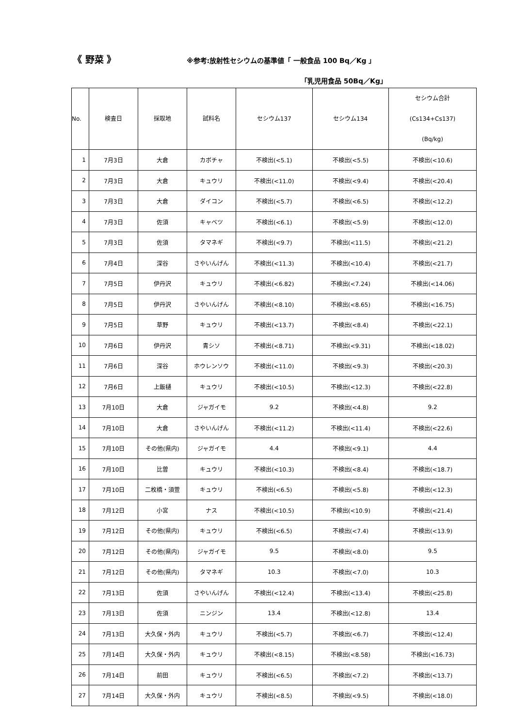《 野菜 》
※参考:放射性セシウムの基準値「 一般食品 100 Bq／Kg 」
「乳児用食品 50Bq／Kg」
| No. | 検査日 | 採取地 | 試料名 | セシウム137 | セシウム134 | セシウム合計 (Cs134+Cs137) (Bq/kg) |
| --- | --- | --- | --- | --- | --- | --- |
| 1 | 7月3日 | 大倉 | カボチャ | 不検出(<5.1) | 不検出(<5.5) | 不検出(<10.6) |
| 2 | 7月3日 | 大倉 | キュウリ | 不検出(<11.0) | 不検出(<9.4) | 不検出(<20.4) |
| 3 | 7月3日 | 大倉 | ダイコン | 不検出(<5.7) | 不検出(<6.5) | 不検出(<12.2) |
| 4 | 7月3日 | 佐須 | キャベツ | 不検出(<6.1) | 不検出(<5.9) | 不検出(<12.0) |
| 5 | 7月3日 | 佐須 | タマネギ | 不検出(<9.7) | 不検出(<11.5) | 不検出(<21.2) |
| 6 | 7月4日 | 深谷 | さやいんげん | 不検出(<11.3) | 不検出(<10.4) | 不検出(<21.7) |
| 7 | 7月5日 | 伊丹沢 | キュウリ | 不検出(<6.82) | 不検出(<7.24) | 不検出(<14.06) |
| 8 | 7月5日 | 伊丹沢 | さやいんげん | 不検出(<8.10) | 不検出(<8.65) | 不検出(<16.75) |
| 9 | 7月5日 | 草野 | キュウリ | 不検出(<13.7) | 不検出(<8.4) | 不検出(<22.1) |
| 10 | 7月6日 | 伊丹沢 | 青シソ | 不検出(<8.71) | 不検出(<9.31) | 不検出(<18.02) |
| 11 | 7月6日 | 深谷 | ホウレンソウ | 不検出(<11.0) | 不検出(<9.3) | 不検出(<20.3) |
| 12 | 7月6日 | 上飯樋 | キュウリ | 不検出(<10.5) | 不検出(<12.3) | 不検出(<22.8) |
| 13 | 7月10日 | 大倉 | ジャガイモ | 9.2 | 不検出(<4.8) | 9.2 |
| 14 | 7月10日 | 大倉 | さやいんげん | 不検出(<11.2) | 不検出(<11.4) | 不検出(<22.6) |
| 15 | 7月10日 | その他(県内) | ジャガイモ | 4.4 | 不検出(<9.1) | 4.4 |
| 16 | 7月10日 | 比曽 | キュウリ | 不検出(<10.3) | 不検出(<8.4) | 不検出(<18.7) |
| 17 | 7月10日 | 二枚橋・須萱 | キュウリ | 不検出(<6.5) | 不検出(<5.8) | 不検出(<12.3) |
| 18 | 7月12日 | 小宮 | ナス | 不検出(<10.5) | 不検出(<10.9) | 不検出(<21.4) |
| 19 | 7月12日 | その他(県内) | キュウリ | 不検出(<6.5) | 不検出(<7.4) | 不検出(<13.9) |
| 20 | 7月12日 | その他(県内) | ジャガイモ | 9.5 | 不検出(<8.0) | 9.5 |
| 21 | 7月12日 | その他(県内) | タマネギ | 10.3 | 不検出(<7.0) | 10.3 |
| 22 | 7月13日 | 佐須 | さやいんげん | 不検出(<12.4) | 不検出(<13.4) | 不検出(<25.8) |
| 23 | 7月13日 | 佐須 | ニンジン | 13.4 | 不検出(<12.8) | 13.4 |
| 24 | 7月13日 | 大久保・外内 | キュウリ | 不検出(<5.7) | 不検出(<6.7) | 不検出(<12.4) |
| 25 | 7月14日 | 大久保・外内 | キュウリ | 不検出(<8.15) | 不検出(<8.58) | 不検出(<16.73) |
| 26 | 7月14日 | 前田 | キュウリ | 不検出(<6.5) | 不検出(<7.2) | 不検出(<13.7) |
| 27 | 7月14日 | 大久保・外内 | キュウリ | 不検出(<8.5) | 不検出(<9.5) | 不検出(<18.0) |